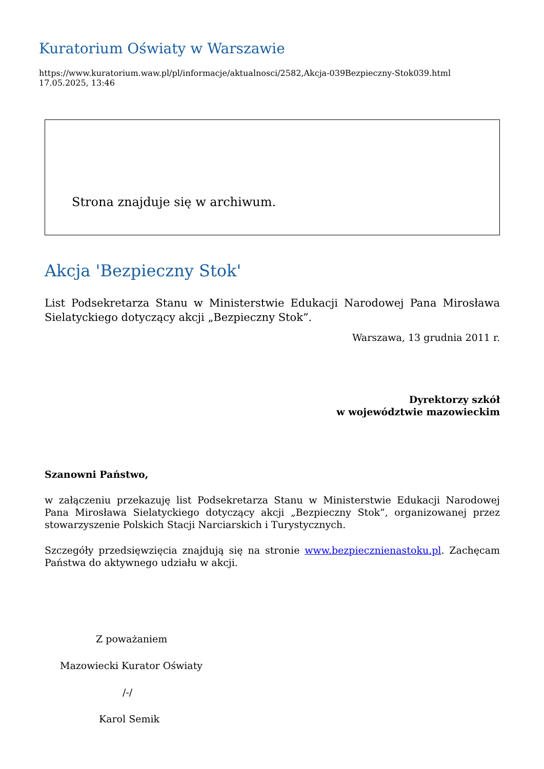Kuratorium Oświaty w Warszawie
https://www.kuratorium.waw.pl/pl/informacje/aktualnosci/2582,Akcja-039Bezpieczny-Stok039.html
17.05.2025, 13:46
Strona znajduje się w archiwum.
Akcja 'Bezpieczny Stok'
List Podsekretarza Stanu w Ministerstwie Edukacji Narodowej Pana Mirosława Sielatyckiego dotyczący akcji „Bezpieczny Stok”.
Warszawa, 13 grudnia 2011 r.
Dyrektorzy szkół
w województwie mazowieckim
Szanowni Państwo,
w załączeniu przekazuję list Podsekretarza Stanu w Ministerstwie Edukacji Narodowej Pana Mirosława Sielatyckiego dotyczący akcji „Bezpieczny Stok”, organizowanej przez stowarzyszenie Polskich Stacji Narciarskich i Turystycznych.
Szczegóły przedsięwzięcia znajdują się na stronie www.bezpiecznienastoku.pl. Zachęcam Państwa do aktywnego udziału w akcji.
Z poważaniem
Mazowiecki Kurator Oświaty
/-/
Karol Semik